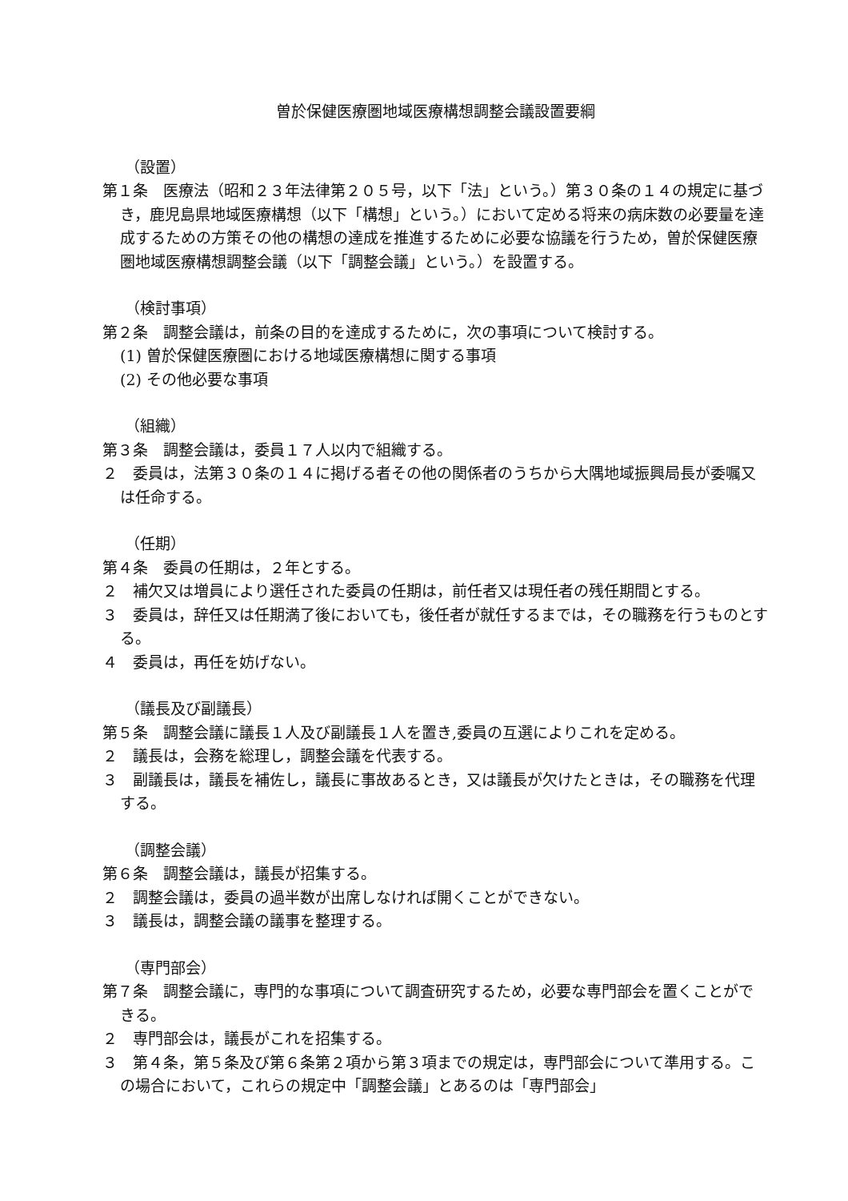曽於保健医療圏地域医療構想調整会議設置要綱
（設置）
第１条　医療法（昭和２３年法律第２０５号，以下「法」という。）第３０条の１４の規定に基づき，鹿児島県地域医療構想（以下「構想」という。）において定める将来の病床数の必要量を達成するための方策その他の構想の達成を推進するために必要な協議を行うため，曽於保健医療圏地域医療構想調整会議（以下「調整会議」という。）を設置する。
（検討事項）
第２条　調整会議は，前条の目的を達成するために，次の事項について検討する。
(1) 曽於保健医療圏における地域医療構想に関する事項
(2) その他必要な事項
（組織）
第３条　調整会議は，委員１７人以内で組織する。
２　委員は，法第３０条の１４に掲げる者その他の関係者のうちから大隅地域振興局長が委嘱又は任命する。
（任期）
第４条　委員の任期は，２年とする。
２　補欠又は増員により選任された委員の任期は，前任者又は現任者の残任期間とする。
３　委員は，辞任又は任期満了後においても，後任者が就任するまでは，その職務を行うものとする。
４　委員は，再任を妨げない。
（議長及び副議長）
第５条　調整会議に議長１人及び副議長１人を置き,委員の互選によりこれを定める。
２　議長は，会務を総理し，調整会議を代表する。
３　副議長は，議長を補佐し，議長に事故あるとき，又は議長が欠けたときは，その職務を代理する。
（調整会議）
第６条　調整会議は，議長が招集する。
２　調整会議は，委員の過半数が出席しなければ開くことができない。
３　議長は，調整会議の議事を整理する。
（専門部会）
第７条　調整会議に，専門的な事項について調査研究するため，必要な専門部会を置くことができる。
２　専門部会は，議長がこれを招集する。
３　第４条，第５条及び第６条第２項から第３項までの規定は，専門部会について準用する。この場合において，これらの規定中「調整会議」とあるのは「専門部会」